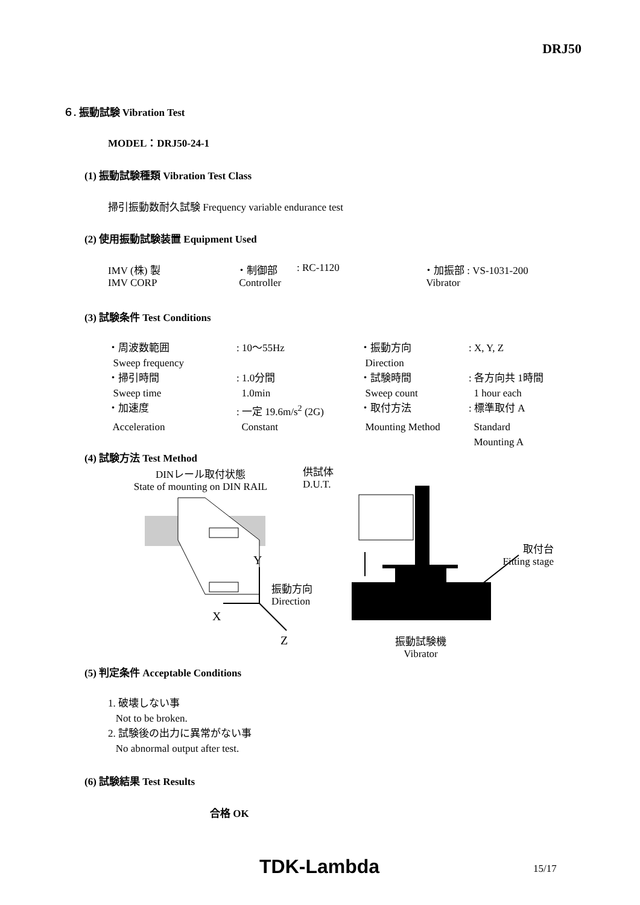DRJ50
６. 振動試験 Vibration Test
MODEL：DRJ50-24-1
(1) 振動試験種類 Vibration Test Class
掃引振動数耐久試験 Frequency variable endurance test
(2) 使用振動試験装置 Equipment Used
| IMV (株) 製 | ・制御部 | : RC-1120 | ・加振部 : VS-1031-200 |
| IMV CORP | Controller | | Vibrator |
(3) 試験条件 Test Conditions
| ・周波数範囲 | : 10～55Hz | ・振動方向 | : X, Y, Z |
| Sweep frequency | | Direction | |
| ・掃引時間 | : 1.0分間 | ・試験時間 | : 各方向共 1時間 |
| Sweep time | 1.0min | Sweep count | 1 hour each |
| ・加速度 | : 一定 19.6m/s<sup>2</sup> (2G) | ・取付方法 | : 標準取付 A |
| Acceleration | Constant | Mounting Method | Standard Mounting A |
(4) 試験方法 Test Method
DINレール取付状態
State of mounting on DIN RAIL
供試体
D.U.T.
Y
振動方向
Direction
X
Z
取付台
Fitting stage
振動試験機
Vibrator
(5) 判定条件 Acceptable Conditions
1. 破壊しない事
Not to be broken.
2. 試験後の出力に異常がない事
No abnormal output after test.
(6) 試験結果 Test Results
合格 OK
TDK-Lambda 15/17